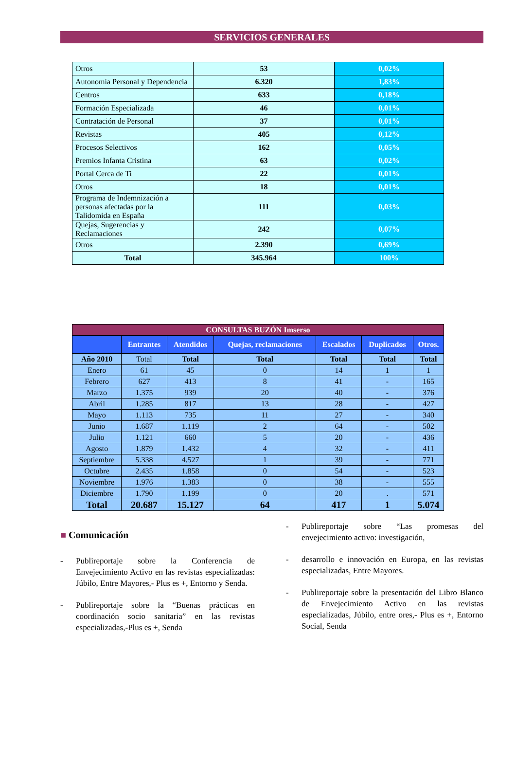SERVICIOS GENERALES
| Otros | 53 | 0,02% |
| Autonomía Personal y Dependencia | 6.320 | 1,83% |
| Centros | 633 | 0,18% |
| Formación Especializada | 46 | 0,01% |
| Contratación de Personal | 37 | 0,01% |
| Revistas | 405 | 0,12% |
| Procesos Selectivos | 162 | 0,05% |
| Premios Infanta Cristina | 63 | 0,02% |
| Portal Cerca de Ti | 22 | 0,01% |
| Otros | 18 | 0,01% |
| Programa de Indemnización a personas afectadas por la Talidomida en España | 111 | 0,03% |
| Quejas, Sugerencias y Reclamaciones | 242 | 0,07% |
| Otros | 2.390 | 0,69% |
| Total | 345.964 | 100% |
| CONSULTAS BUZÓN Imserso | | | | | | |
| | Entrantes | Atendidos | Quejas, reclamaciones | Escalados | Duplicados | Otros. |
| Año 2010 | Total | Total | Total | Total | Total | Total |
| Enero | 61 | 45 | 0 | 14 | 1 | 1 |
| Febrero | 627 | 413 | 8 | 41 | - | 165 |
| Marzo | 1.375 | 939 | 20 | 40 | - | 376 |
| Abril | 1.285 | 817 | 13 | 28 | - | 427 |
| Mayo | 1.113 | 735 | 11 | 27 | - | 340 |
| Junio | 1.687 | 1.119 | 2 | 64 | - | 502 |
| Julio | 1.121 | 660 | 5 | 20 | - | 436 |
| Agosto | 1.879 | 1.432 | 4 | 32 | - | 411 |
| Septiembre | 5.338 | 4.527 | 1 | 39 | - | 771 |
| Octubre | 2.435 | 1.858 | 0 | 54 | - | 523 |
| Noviembre | 1.976 | 1.383 | 0 | 38 | - | 555 |
| Diciembre | 1.790 | 1.199 | 0 | 20 | . | 571 |
| Total | 20.687 | 15.127 | 64 | 417 | 1 | 5.074 |
■ Comunicación
- Publireportaje sobre la Conferencia de Envejecimiento Activo en las revistas especializadas: Júbilo, Entre Mayores,- Plus es +, Entorno y Senda.
- Publireportaje sobre la “Buenas prácticas en coordinación socio sanitaria” en las revistas especializadas,-Plus es +, Senda
- Publireportaje sobre “Las promesas del envejecimiento activo: investigación,
- desarrollo e innovación en Europa, en las revistas especializadas, Entre Mayores.
- Publireportaje sobre la presentación del Libro Blanco de Envejecimiento Activo en las revistas especializadas, Júbilo, entre ores,- Plus es +, Entorno Social, Senda